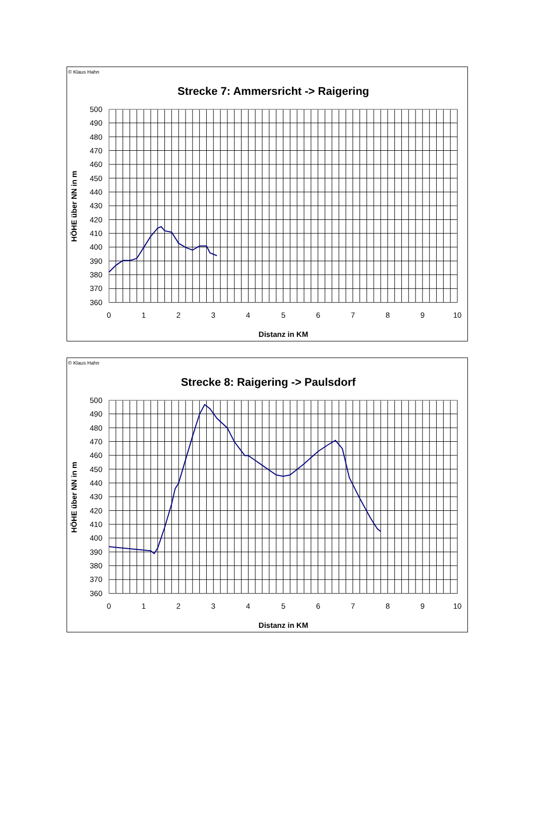© Klaus Hahn
Strecke 7: Ammersricht -> Raigering
500
490
480
470
460
450
440
430
420
410
400
390
380
370
360
0
1
2
3
4
5
6
7
8
9
10
Distanz in KM
HÖHE über NN in m
© Klaus Hahn
Strecke 8: Raigering -> Paulsdorf
500
490
480
470
460
450
440
430
420
410
400
390
380
370
360
0
1
2
3
4
5
6
7
8
9
10
Distanz in KM
HÖHE über NN in m